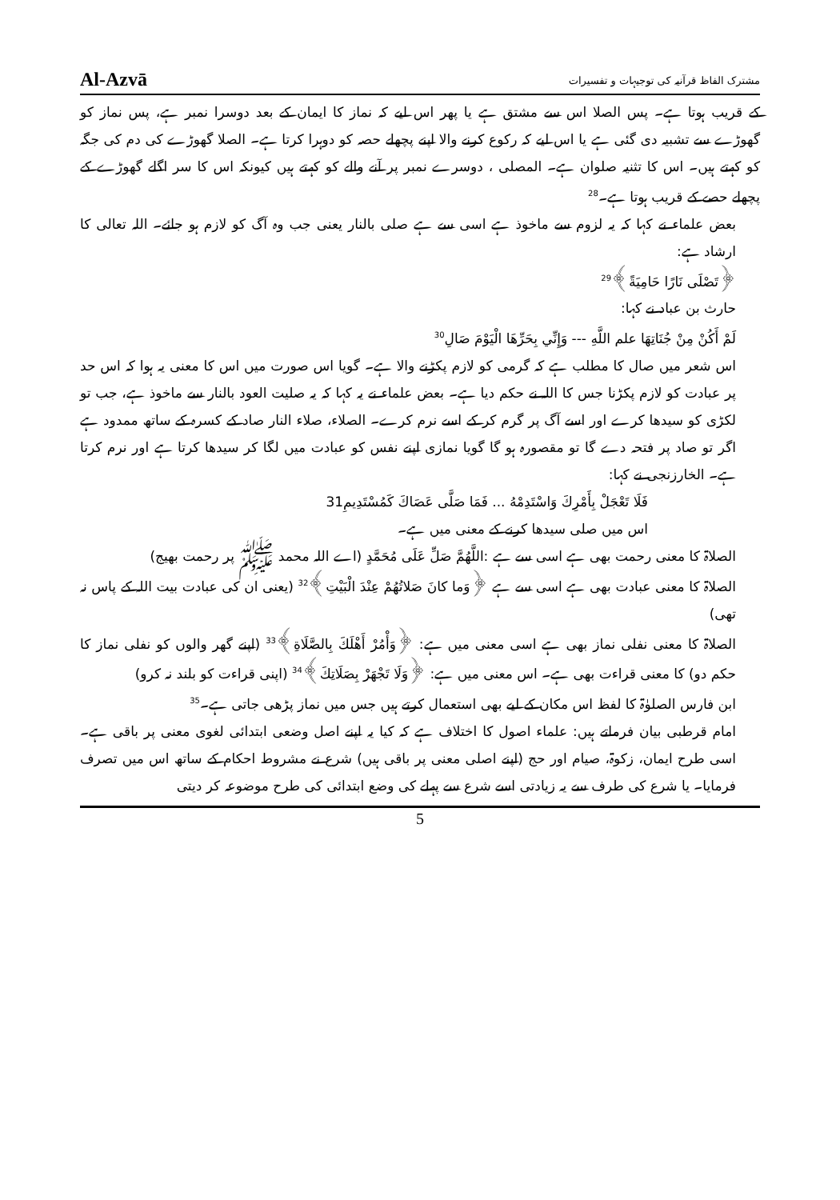Al-Azvā مشترک الفاظ قرآنیہ کی توجیہات و تفسیرات
کے قریب ہوتا ہے۔ پس الصلا اس سے مشتق ہے یا پھر اس لیے کہ نماز کا ایمان کے بعد دوسرا نمبر ہے، پس نماز کو گھوڑے سے تشبیہ دی گئی ہے یا اس لیے کہ رکوع کرنے والا اپنے پچھلے حصہ کو دوہرا کرتا ہے۔ الصلا گھوڑے کی دم کی جگہ کو کہتے ہیں۔ اس کا تثنیہ صلوان ہے۔ المصلی ، دوسرے نمبر پر آنے والے کو کہتے ہیں کیونکہ اس کا سر اگلے گھوڑے کے پچھلے حصے کے قریب ہوتا ہے۔<sup>28</sup>
بعض علماء نے کہا کہ یہ لزوم سے ماخوذ ہے اسی سے ہے صلی بالنار یعنی جب وہ آگ کو لازم ہو جائے۔ اللہ تعالی کا ارشاد ہے:
﴿تَصْلَى نَارًا حَامِيَةً﴾<sup>29</sup>
حارث بن عباد نے کہا:
لَمْ أَكُنْ مِنْ جُنَاتِهَا علم اللَّهِ --- وَإِنِّي بِحَرِّهَا الْيَوْمَ صَالِ<sup>30</sup>
اس شعر میں صال کا مطلب ہے کہ گرمی کو لازم پکڑنے والا ہے۔ گویا اس صورت میں اس کا معنی یہ ہوا کہ اس حد پر عبادت کو لازم پکڑنا جس کا اللہ نے حکم دیا ہے۔ بعض علماء نے یہ کہا کہ یہ صلیت العود بالنار سے ماخوذ ہے، جب تو لکڑی کو سیدھا کرے اور اسے آگ پر گرم کر کے اسے نرم کرے۔ الصلاء، صلاء النار صاد کے کسرہ کے ساتھ ممدود ہے اگر تو صاد پر فتحہ دے گا تو مقصورہ ہو گا گویا نمازی اپنے نفس کو عبادت میں لگا کر سیدھا کرتا ہے اور نرم کرتا ہے۔ الخارزنجی نے کہا:
فَلَا تَعْجَلْ بِأَمْرِكَ وَاسْتَدِمْهُ ... فَمَا صَلَّى عَصَاكَ كَمُسْتَدِيمِ31
اس میں صلی سیدھا کرنے کے معنی میں ہے۔
الصلاۃ کا معنی رحمت بھی ہے اسی سے ہے :اللَّهُمَّ صَلِّ عَلَى مُحَمَّدٍ (اے اللہ محمد ﷺ پر رحمت بھیج)
الصلاۃ کا معنی عبادت بھی ہے اسی سے ہے ﴿وَما كانَ صَلاتُهُمْ عِنْدَ الْبَيْتِ﴾<sup>32</sup> (یعنی ان کی عبادت بیت اللہ کے پاس نہ تھی)
الصلاۃ کا معنی نفلی نماز بھی ہے اسی معنی میں ہے: ﴿وَأْمُرْ أَهْلَكَ بِالصَّلَاةِ﴾<sup>33</sup> (اپنے گھر والوں کو نفلی نماز کا حکم دو) کا معنی قراءت بھی ہے۔ اس معنی میں ہے: ﴿وَلَا تَجْهَرْ بِصَلَاتِكَ﴾<sup>34</sup> (اپنی قراءت کو بلند نہ کرو)
ابن فارس الصلوٰۃ کا لفظ اس مکان کے لیے بھی استعمال کرتے ہیں جس میں نماز پڑھی جاتی ہے۔<sup>35</sup>
امام قرطبی بیان فرماتے ہیں: علماء اصول کا اختلاف ہے کہ کیا یہ اپنے اصل وضعی ابتدائی لغوی معنی پر باقی ہے۔ اسی طرح ایمان، زکوۃ، صیام اور حج (اپنے اصلی معنی پر باقی ہیں) شرع نے مشروط احکام کے ساتھ اس میں تصرف فرمایا۔ یا شرع کی طرف سے یہ زیادتی اسے شرع سے پہلے کی وضع ابتدائی کی طرح موضوعہ کر دیتی
5